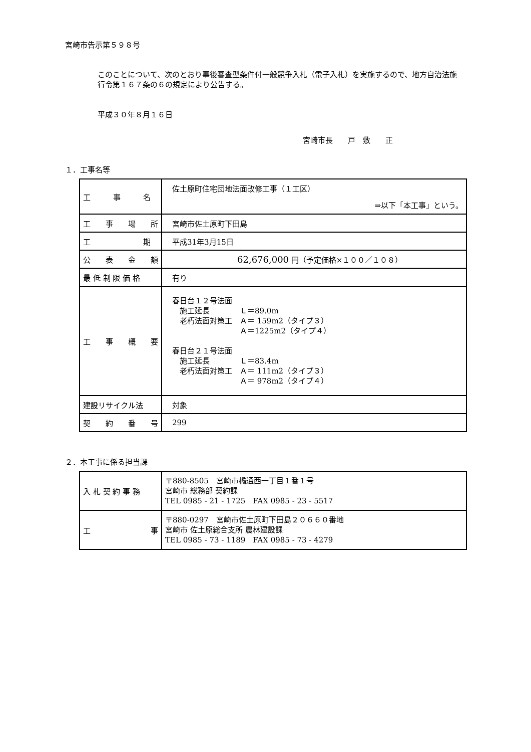宮崎市告示第５９８号
このことについて、次のとおり事後審査型条件付一般競争入札（電子入札）を実施するので、地方自治法施行令第１６７条の６の規定により公告する。
平成３０年８月１６日
宮崎市長　　戸　敷　　正
１．工事名等
| 工 事 名 | 佐土原町住宅団地法面改修工事（１工区） ⇒以下「本工事」という。 |
| 工 事 場 所 | 宮崎市佐土原町下田島 |
| 工 期 | 平成31年3月15日 |
| 公 表 金 額 | 62,676,000 円（予定価格×１００／１０８） |
| 最 低 制 限 価 格 | 有り |
| 工 事 概 要 | 春日台１２号法面 施工延長 Ｌ＝89.0m 老朽法面対策工 Ａ＝ 159m2（タイプ３） Ａ＝1225m2（タイプ４） 春日台２１号法面 施工延長 Ｌ＝83.4m 老朽法面対策工 Ａ＝ 111m2（タイプ３） Ａ＝ 978m2（タイプ４） |
| 建設リサイクル法 | 対象 |
| 契 約 番 号 | 299 |
２．本工事に係る担当課
| 入 札 契 約 事 務 | 〒880-8505 宮崎市橘通西一丁目１番１号 宮崎市 総務部 契約課 TEL 0985 - 21 - 1725 FAX 0985 - 23 - 5517 |
| 工 事 | 〒880-0297 宮崎市佐土原町下田島２０６６０番地 宮崎市 佐土原総合支所 農林建設課 TEL 0985 - 73 - 1189 FAX 0985 - 73 - 4279 |